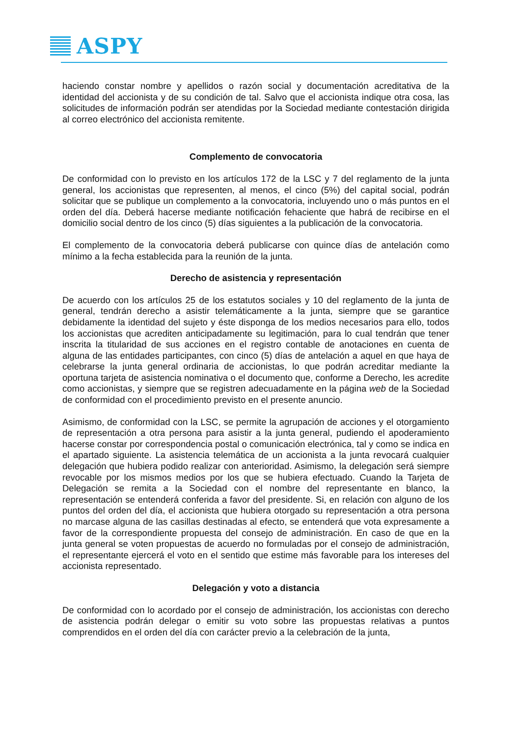ASPY
haciendo constar nombre y apellidos o razón social y documentación acreditativa de la identidad del accionista y de su condición de tal. Salvo que el accionista indique otra cosa, las solicitudes de información podrán ser atendidas por la Sociedad mediante contestación dirigida al correo electrónico del accionista remitente.
Complemento de convocatoria
De conformidad con lo previsto en los artículos 172 de la LSC y 7 del reglamento de la junta general, los accionistas que representen, al menos, el cinco (5%) del capital social, podrán solicitar que se publique un complemento a la convocatoria, incluyendo uno o más puntos en el orden del día. Deberá hacerse mediante notificación fehaciente que habrá de recibirse en el domicilio social dentro de los cinco (5) días siguientes a la publicación de la convocatoria.
El complemento de la convocatoria deberá publicarse con quince días de antelación como mínimo a la fecha establecida para la reunión de la junta.
Derecho de asistencia y representación
De acuerdo con los artículos 25 de los estatutos sociales y 10 del reglamento de la junta de general, tendrán derecho a asistir telemáticamente a la junta, siempre que se garantice debidamente la identidad del sujeto y éste disponga de los medios necesarios para ello, todos los accionistas que acrediten anticipadamente su legitimación, para lo cual tendrán que tener inscrita la titularidad de sus acciones en el registro contable de anotaciones en cuenta de alguna de las entidades participantes, con cinco (5) días de antelación a aquel en que haya de celebrarse la junta general ordinaria de accionistas, lo que podrán acreditar mediante la oportuna tarjeta de asistencia nominativa o el documento que, conforme a Derecho, les acredite como accionistas, y siempre que se registren adecuadamente en la página web de la Sociedad de conformidad con el procedimiento previsto en el presente anuncio.
Asimismo, de conformidad con la LSC, se permite la agrupación de acciones y el otorgamiento de representación a otra persona para asistir a la junta general, pudiendo el apoderamiento hacerse constar por correspondencia postal o comunicación electrónica, tal y como se indica en el apartado siguiente. La asistencia telemática de un accionista a la junta revocará cualquier delegación que hubiera podido realizar con anterioridad. Asimismo, la delegación será siempre revocable por los mismos medios por los que se hubiera efectuado. Cuando la Tarjeta de Delegación se remita a la Sociedad con el nombre del representante en blanco, la representación se entenderá conferida a favor del presidente. Si, en relación con alguno de los puntos del orden del día, el accionista que hubiera otorgado su representación a otra persona no marcase alguna de las casillas destinadas al efecto, se entenderá que vota expresamente a favor de la correspondiente propuesta del consejo de administración. En caso de que en la junta general se voten propuestas de acuerdo no formuladas por el consejo de administración, el representante ejercerá el voto en el sentido que estime más favorable para los intereses del accionista representado.
Delegación y voto a distancia
De conformidad con lo acordado por el consejo de administración, los accionistas con derecho de asistencia podrán delegar o emitir su voto sobre las propuestas relativas a puntos comprendidos en el orden del día con carácter previo a la celebración de la junta,